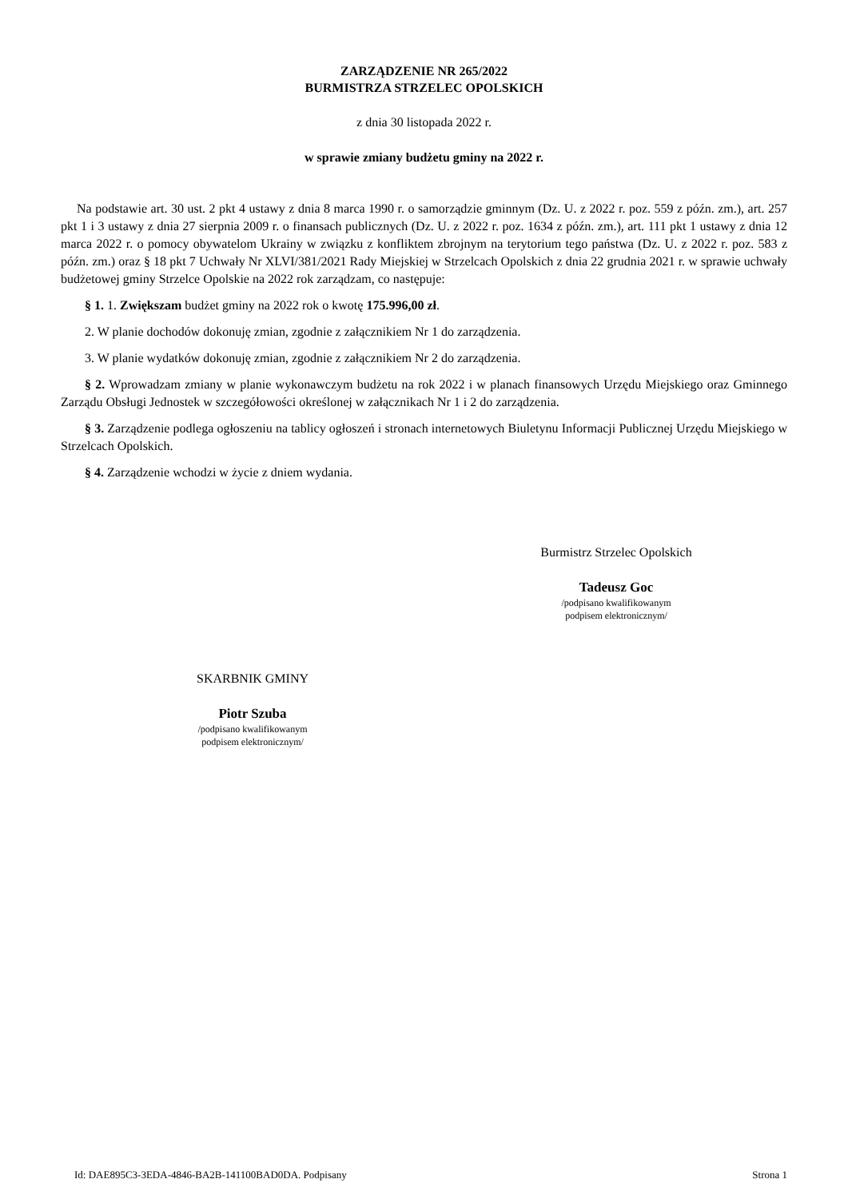ZARZĄDZENIE NR 265/2022
BURMISTRZA STRZELEC OPOLSKICH
z dnia 30 listopada 2022 r.
w sprawie zmiany budżetu gminy na 2022 r.
Na podstawie art. 30 ust. 2 pkt 4 ustawy z dnia 8 marca 1990 r. o samorządzie gminnym (Dz. U. z 2022 r. poz. 559 z późn. zm.), art. 257 pkt 1 i 3 ustawy z dnia 27 sierpnia 2009 r. o finansach publicznych (Dz. U. z 2022 r. poz. 1634 z późn. zm.), art. 111 pkt 1 ustawy z dnia 12 marca 2022 r. o pomocy obywatelom Ukrainy w związku z konfliktem zbrojnym na terytorium tego państwa (Dz. U. z 2022 r. poz. 583 z późn. zm.) oraz § 18 pkt 7 Uchwały Nr XLVI/381/2021 Rady Miejskiej w Strzelcach Opolskich z dnia 22 grudnia 2021 r. w sprawie uchwały budżetowej gminy Strzelce Opolskie na 2022 rok zarządzam, co następuje:
§ 1. 1. Zwiększam budżet gminy na 2022 rok o kwotę 175.996,00 zł.
2. W planie dochodów dokonuję zmian, zgodnie z załącznikiem Nr 1 do zarządzenia.
3. W planie wydatków dokonuję zmian, zgodnie z załącznikiem Nr 2 do zarządzenia.
§ 2. Wprowadzam zmiany w planie wykonawczym budżetu na rok 2022 i w planach finansowych Urzędu Miejskiego oraz Gminnego Zarządu Obsługi Jednostek w szczegółowości określonej w załącznikach Nr 1 i 2 do zarządzenia.
§ 3. Zarządzenie podlega ogłoszeniu na tablicy ogłoszeń i stronach internetowych Biuletynu Informacji Publicznej Urzędu Miejskiego w Strzelcach Opolskich.
§ 4. Zarządzenie wchodzi w życie z dniem wydania.
Burmistrz Strzelec Opolskich
Tadeusz Goc
/podpisano kwalifikowanym
podpisem elektronicznym/
SKARBNIK GMINY
Piotr Szuba
/podpisano kwalifikowanym
podpisem elektronicznym/
Id: DAE895C3-3EDA-4846-BA2B-141100BAD0DA. Podpisany Strona 1